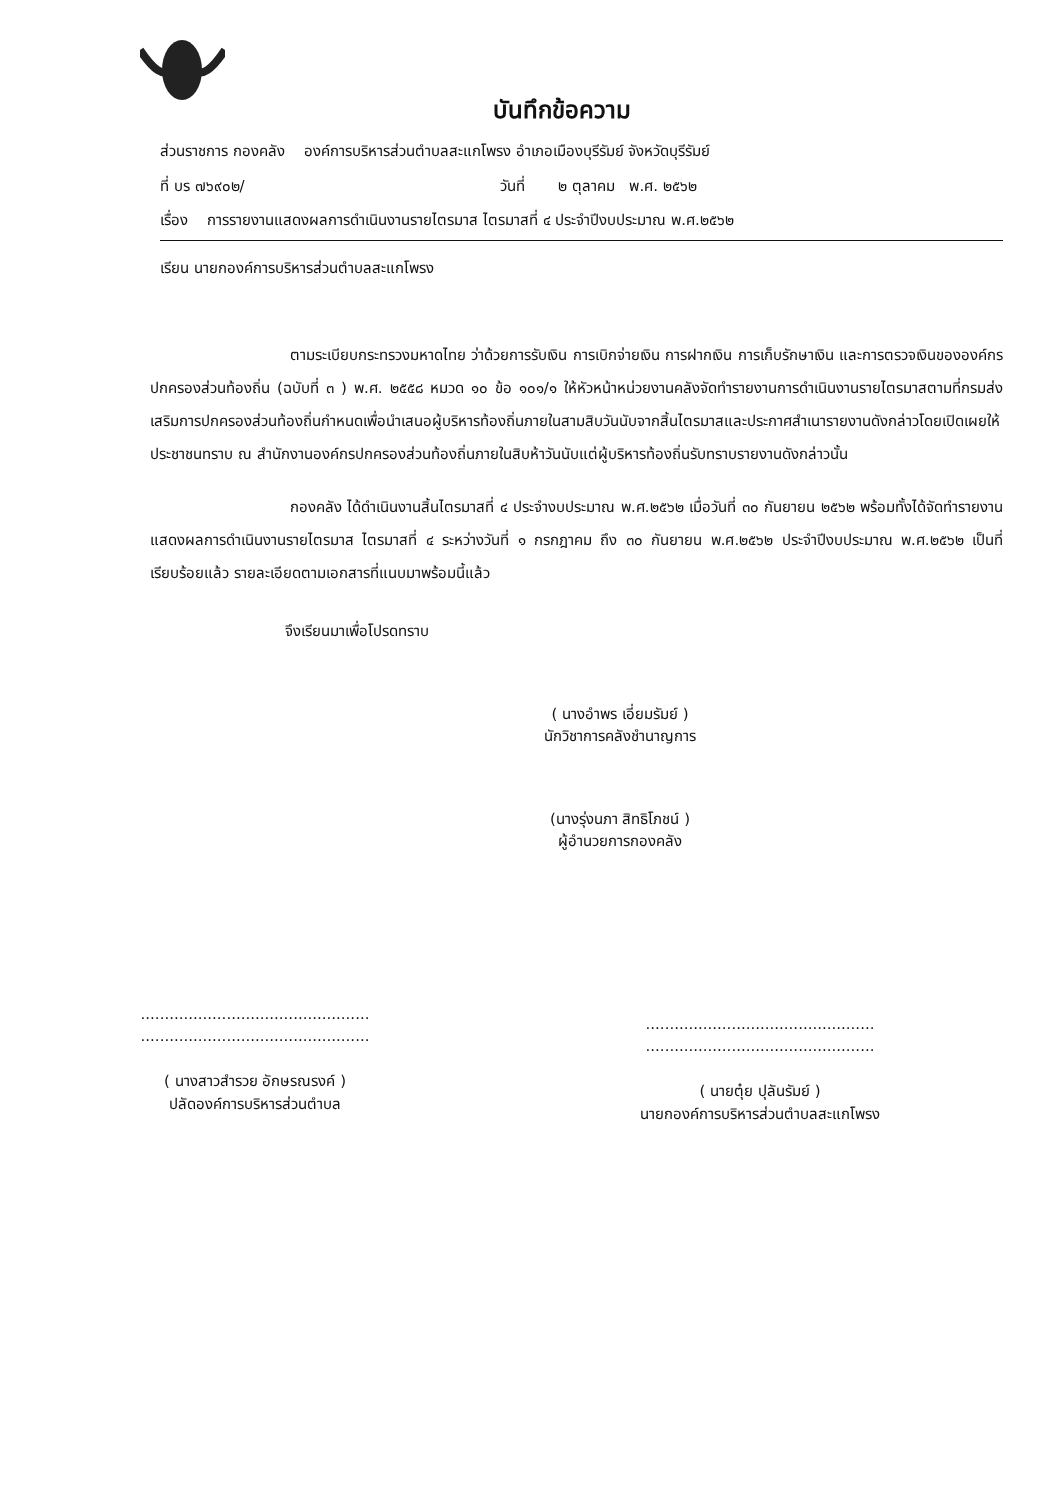บันทึกข้อความ
ส่วนราชการ กองคลัง องค์การบริหารส่วนตำบลสะแกโพรง อำเภอเมืองบุรีรัมย์ จังหวัดบุรีรัมย์
ที่ บร ๗๖๙๐๒/ วันที่ ๒ ตุลาคม พ.ศ. ๒๕๖๒
เรื่อง การรายงานแสดงผลการดำเนินงานรายไตรมาส ไตรมาสที่ ๔ ประจำปีงบประมาณ พ.ศ.๒๕๖๒
เรียน นายกองค์การบริหารส่วนตำบลสะแกโพรง
ตามระเบียบกระทรวงมหาดไทย ว่าด้วยการรับเงิน การเบิกจ่ายเงิน การฝากเงิน การเก็บรักษาเงิน และการตรวจเงินขององค์กรปกครองส่วนท้องถิ่น (ฉบับที่ ๓ ) พ.ศ. ๒๕๕๘ หมวด ๑๐ ข้อ ๑๐๑/๑ ให้หัวหน้าหน่วยงานคลังจัดทำรายงานการดำเนินงานรายไตรมาสตามที่กรมส่งเสริมการปกครองส่วนท้องถิ่นกำหนดเพื่อนำเสนอผู้บริหารท้องถิ่นภายในสามสิบวันนับจากสิ้นไตรมาสและประกาศสำเนารายงานดังกล่าวโดยเปิดเผยให้ประชาชนทราบ ณ สำนักงานองค์กรปกครองส่วนท้องถิ่นภายในสิบห้าวันนับแต่ผู้บริหารท้องถิ่นรับทราบรายงานดังกล่าวนั้น
กองคลัง ได้ดำเนินงานสิ้นไตรมาสที่ ๔ ประจำงบประมาณ พ.ศ.๒๕๖๒ เมื่อวันที่ ๓๐ กันยายน ๒๕๖๒ พร้อมทั้งได้จัดทำรายงานแสดงผลการดำเนินงานรายไตรมาส ไตรมาสที่ ๔ ระหว่างวันที่ ๑ กรกฎาคม ถึง ๓๐ กันยายน พ.ศ.๒๕๖๒ ประจำปีงบประมาณ พ.ศ.๒๕๖๒ เป็นที่เรียบร้อยแล้ว รายละเอียดตามเอกสารที่แนบมาพร้อมนี้แล้ว
จึงเรียนมาเพื่อโปรดทราบ
( นางอำพร เอี่ยมรัมย์ )
นักวิชาการคลังชำนาญการ
(นางรุ่งนภา สิทธิโภชน์ )
ผู้อำนวยการกองคลัง
................................................
................................................
( นางสาวสำรวย อักษรณรงค์ )
ปลัดองค์การบริหารส่วนตำบล
................................................
................................................
( นายตุ๋ย ปุลันรัมย์ )
นายกองค์การบริหารส่วนตำบลสะแกโพรง